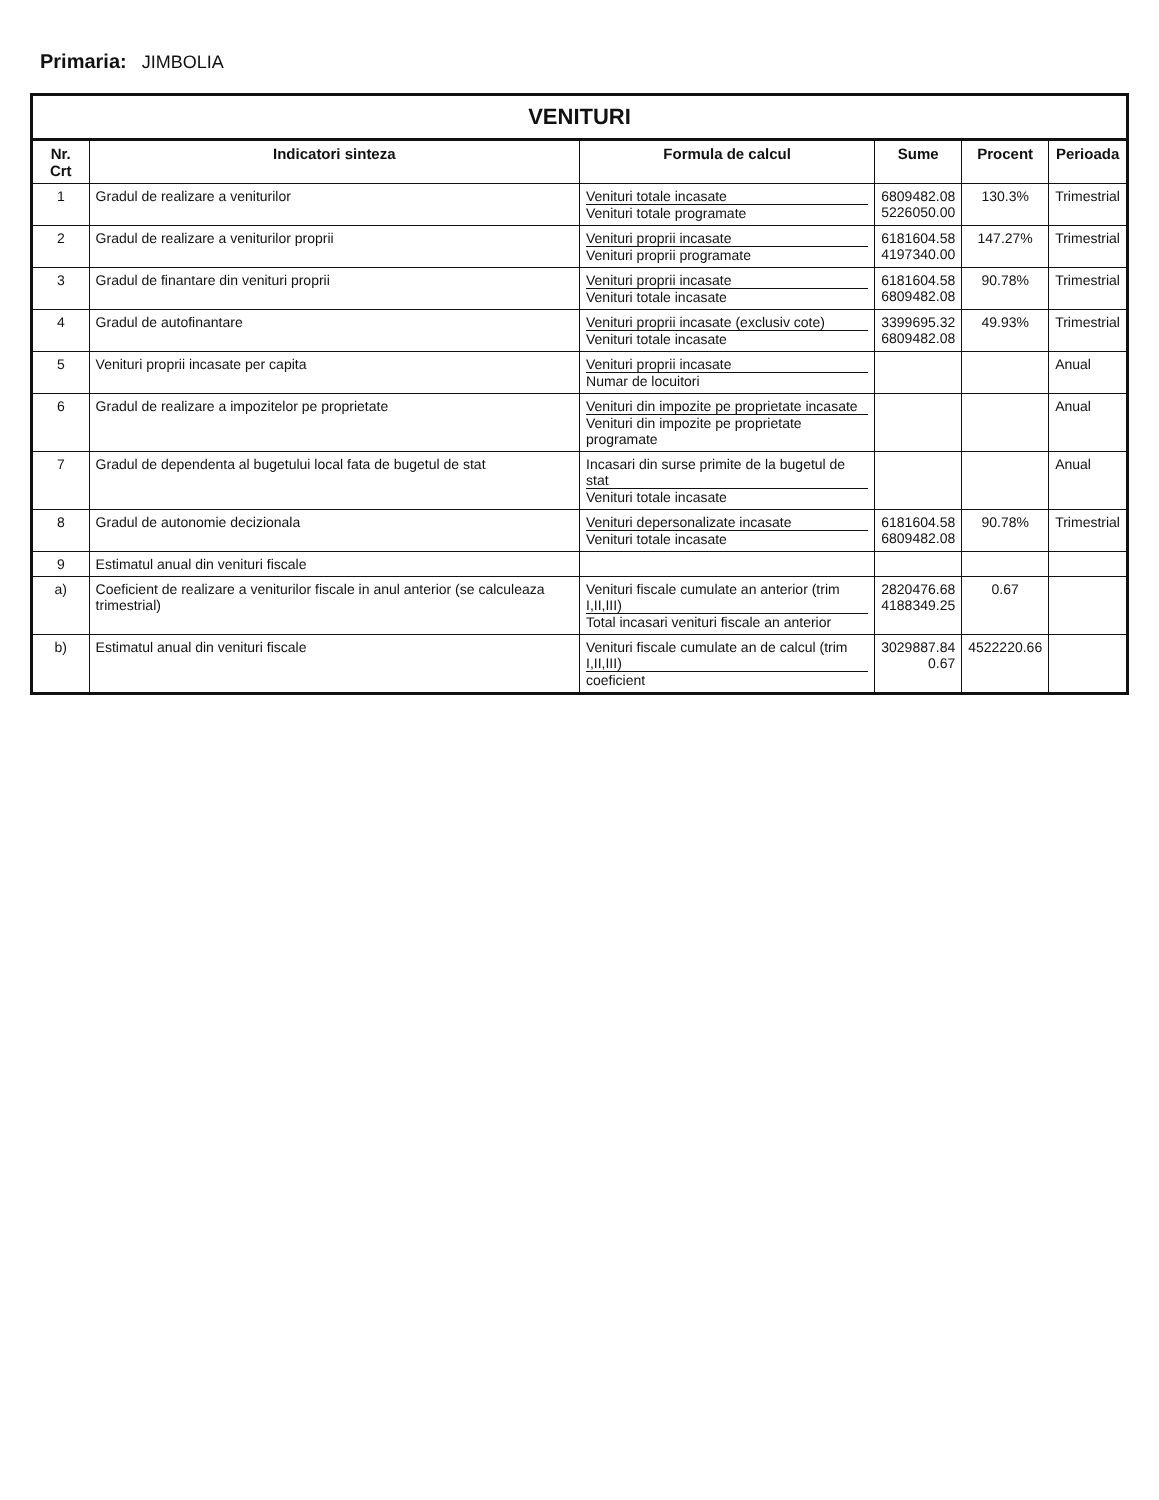Primaria: JIMBOLIA
VENITURI
| Nr. Crt | Indicatori sinteza | Formula de calcul | Sume | Procent | Perioada |
| --- | --- | --- | --- | --- | --- |
| 1 | Gradul de realizare a veniturilor | Venituri totale incasate Venituri totale programate | 6809482.08 5226050.00 | 130.3% | Trimestrial |
| 2 | Gradul de realizare a veniturilor proprii | Venituri proprii incasate Venituri proprii programate | 6181604.58 4197340.00 | 147.27% | Trimestrial |
| 3 | Gradul de finantare din venituri proprii | Venituri proprii incasate Venituri totale incasate | 6181604.58 6809482.08 | 90.78% | Trimestrial |
| 4 | Gradul de autofinantare | Venituri proprii incasate (exclusiv cote) Venituri totale incasate | 3399695.32 6809482.08 | 49.93% | Trimestrial |
| 5 | Venituri proprii incasate per capita | Venituri proprii incasate Numar de locuitori | | | Anual |
| 6 | Gradul de realizare a impozitelor pe proprietate | Venituri din impozite pe proprietate incasate Venituri din impozite pe proprietate programate | | | Anual |
| 7 | Gradul de dependenta al bugetului local fata de bugetul de stat | Incasari din surse primite de la bugetul de stat Venituri totale incasate | | | Anual |
| 8 | Gradul de autonomie decizionala | Venituri depersonalizate incasate Venituri totale incasate | 6181604.58 6809482.08 | 90.78% | Trimestrial |
| 9 | Estimatul anual din venituri fiscale | | | | |
| a) | Coeficient de realizare a veniturilor fiscale in anul anterior (se calculeaza trimestrial) | Venituri fiscale cumulate an anterior (trim I,II,III) Total incasari venituri fiscale an anterior | 2820476.68 4188349.25 | 0.67 | |
| b) | Estimatul anual din venituri fiscale | Venituri fiscale cumulate an de calcul (trim I,II,III) coeficient | 3029887.84 0.67 | 4522220.66 | |